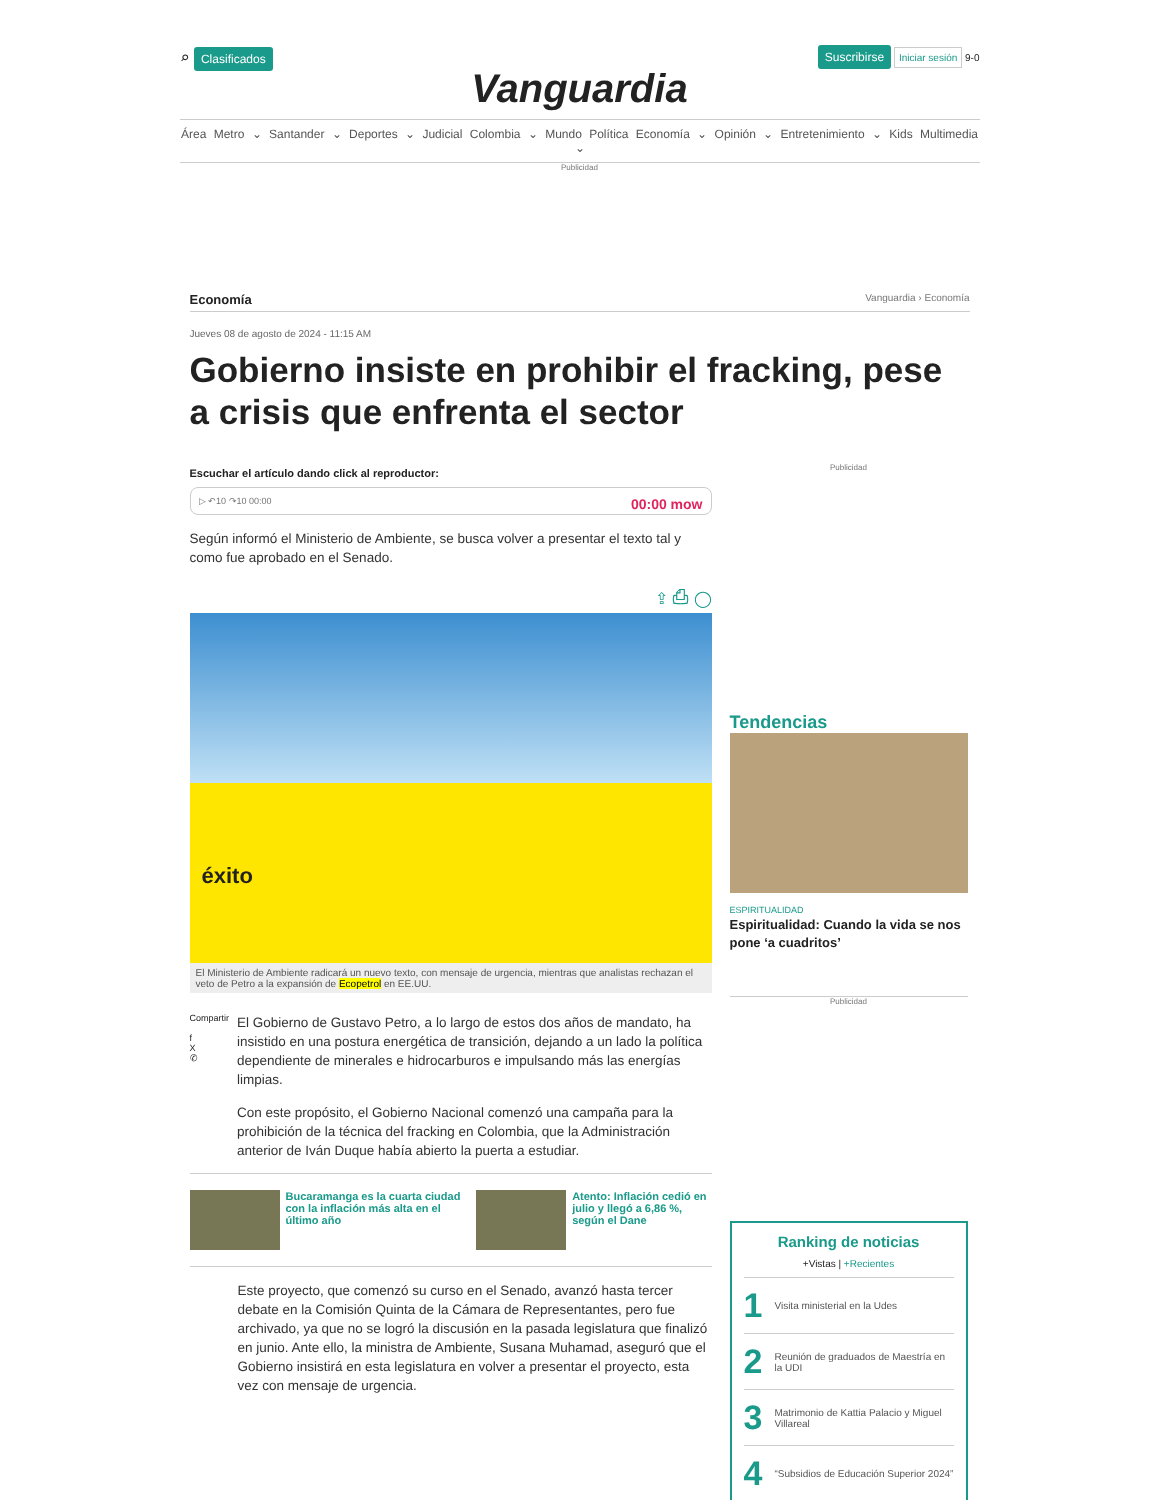⌕ Clasificados Suscribirse Iniciar sesión 9-0
Vanguardia
Área Metro ⌄ Santander ⌄ Deportes ⌄ Judicial Colombia ⌄ Mundo Política Economía ⌄ Opinión ⌄ Entretenimiento ⌄ Kids Multimedia ⌄
Publicidad
Economía Vanguardia › Economía
Jueves 08 de agosto de 2024 - 11:15 AM
Gobierno insiste en prohibir el fracking, pese a crisis que enfrenta el sector
Escuchar el artículo dando click al reproductor:
▷ ↶10 ↷10 00:00 00:00 mow
Según informó el Ministerio de Ambiente, se busca volver a presentar el texto tal y como fue aprobado en el Senado.
⇪ ⎙ ◯
éxito
El Ministerio de Ambiente radicará un nuevo texto, con mensaje de urgencia, mientras que analistas rechazan el veto de Petro a la expansión de Ecopetrol en EE.UU.
Compartir
f
X
✆
El Gobierno de Gustavo Petro, a lo largo de estos dos años de mandato, ha insistido en una postura energética de transición, dejando a un lado la política dependiente de minerales e hidrocarburos e impulsando más las energías limpias.
Con este propósito, el Gobierno Nacional comenzó una campaña para la prohibición de la técnica del fracking en Colombia, que la Administración anterior de Iván Duque había abierto la puerta a estudiar.
Bucaramanga es la cuarta ciudad con la inflación más alta en el último año
Atento: Inflación cedió en julio y llegó a 6,86 %, según el Dane
Este proyecto, que comenzó su curso en el Senado, avanzó hasta tercer debate en la Comisión Quinta de la Cámara de Representantes, pero fue archivado, ya que no se logró la discusión en la pasada legislatura que finalizó en junio. Ante ello, la ministra de Ambiente, Susana Muhamad, aseguró que el Gobierno insistirá en esta legislatura en volver a presentar el proyecto, esta vez con mensaje de urgencia.
Publicidad
Tendencias
ESPIRITUALIDAD
Espiritualidad: Cuando la vida se nos pone ‘a cuadritos’
Publicidad
Ranking de noticias
+Vistas | +Recientes
1 Visita ministerial en la Udes
2 Reunión de graduados de Maestría en la UDI
3 Matrimonio de Kattia Palacio y Miguel Villareal
4 “Subsidios de Educación Superior 2024”